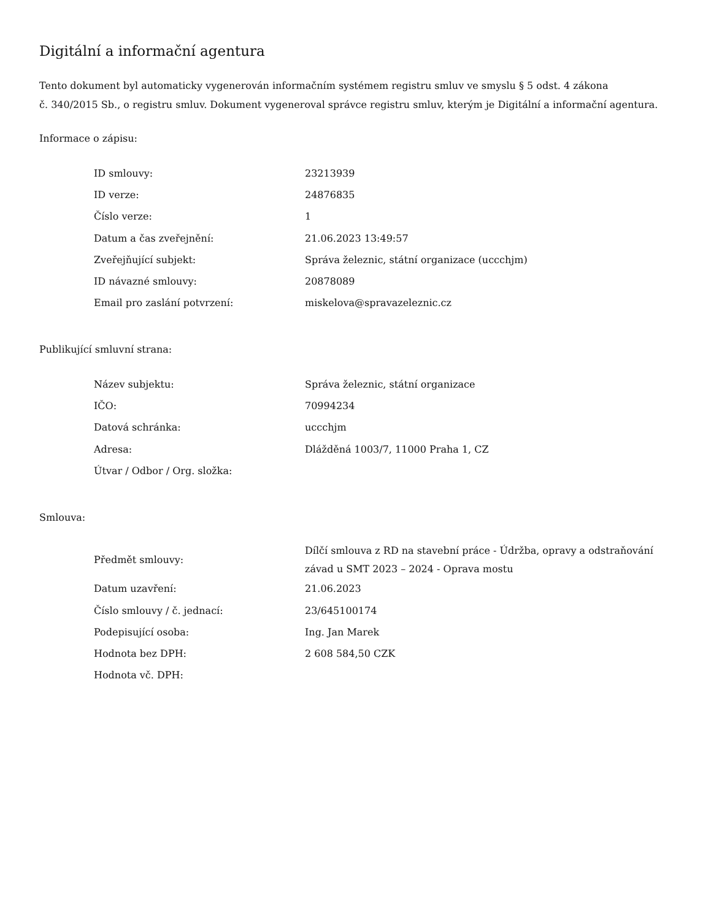Digitální a informační agentura
Tento dokument byl automaticky vygenerován informačním systémem registru smluv ve smyslu § 5 odst. 4 zákona
č. 340/2015 Sb., o registru smluv. Dokument vygeneroval správce registru smluv, kterým je Digitální a informační agentura.
Informace o zápisu:
| ID smlouvy: | 23213939 |
| ID verze: | 24876835 |
| Číslo verze: | 1 |
| Datum a čas zveřejnění: | 21.06.2023 13:49:57 |
| Zveřejňující subjekt: | Správa železnic, státní organizace (uccchjm) |
| ID návazné smlouvy: | 20878089 |
| Email pro zaslání potvrzení: | miskelova@spravazeleznic.cz |
Publikující smluvní strana:
| Název subjektu: | Správa železnic, státní organizace |
| IČO: | 70994234 |
| Datová schránka: | uccchjm |
| Adresa: | Dlážděná 1003/7, 11000 Praha 1, CZ |
| Útvar / Odbor / Org. složka: | |
Smlouva:
| Předmět smlouvy: | Dílčí smlouva z RD na stavební práce - Údržba, opravy a odstraňování závad u SMT 2023 – 2024 - Oprava mostu |
| Datum uzavření: | 21.06.2023 |
| Číslo smlouvy / č. jednací: | 23/645100174 |
| Podepisující osoba: | Ing. Jan Marek |
| Hodnota bez DPH: | 2 608 584,50 CZK |
| Hodnota vč. DPH: | |